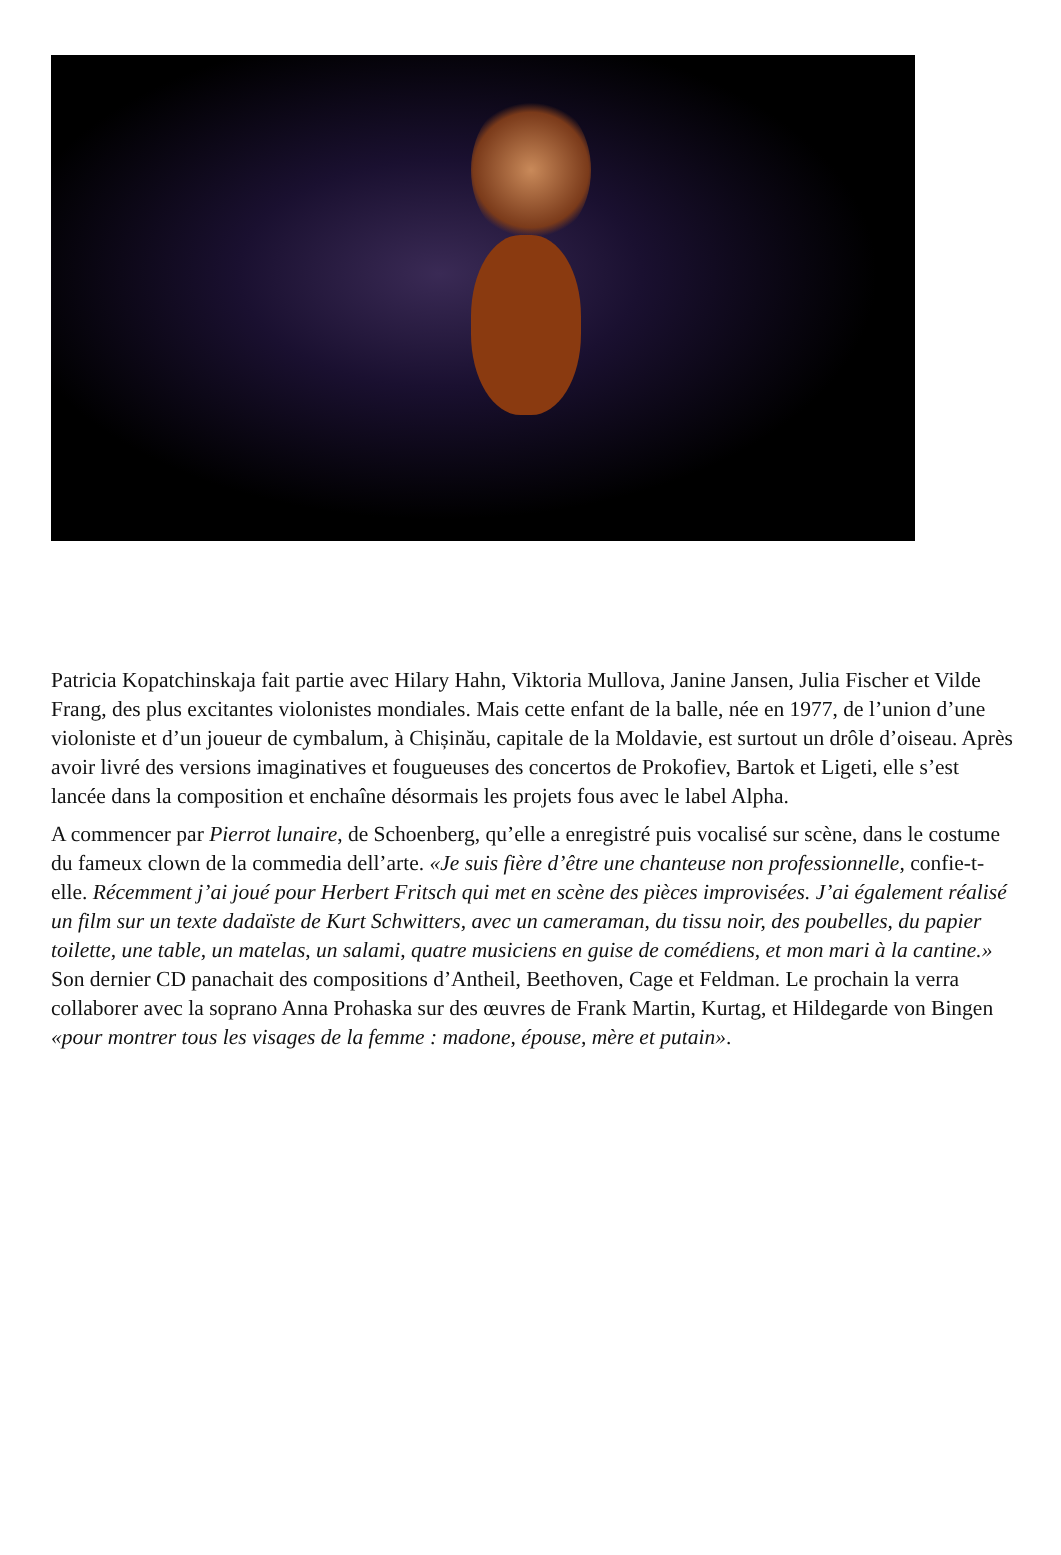Patricia Kopatchinskaja fait partie avec Hilary Hahn, Viktoria Mullova, Janine Jansen, Julia Fischer et Vilde Frang, des plus excitantes violonistes mondiales. Mais cette enfant de la balle, née en 1977, de l’union d’une violoniste et d’un joueur de cymbalum, à Chișinău, capitale de la Moldavie, est surtout un drôle d’oiseau. Après avoir livré des versions imaginatives et fougueuses des concertos de Prokofiev, Bartok et Ligeti, elle s’est lancée dans la composition et enchaîne désormais les projets fous avec le label Alpha.
A commencer par Pierrot lunaire, de Schoenberg, qu’elle a enregistré puis vocalisé sur scène, dans le costume du fameux clown de la commedia dell’arte. «Je suis fière d’être une chanteuse non professionnelle, confie-t-elle. Récemment j’ai joué pour Herbert Fritsch qui met en scène des pièces improvisées. J’ai également réalisé un film sur un texte dadaïste de Kurt Schwitters, avec un cameraman, du tissu noir, des poubelles, du papier toilette, une table, un matelas, un salami, quatre musiciens en guise de comédiens, et mon mari à la cantine.» Son dernier CD panachait des compositions d’Antheil, Beethoven, Cage et Feldman. Le prochain la verra collaborer avec la soprano Anna Prohaska sur des œuvres de Frank Martin, Kurtag, et Hildegarde von Bingen «pour montrer tous les visages de la femme : madone, épouse, mère et putain».